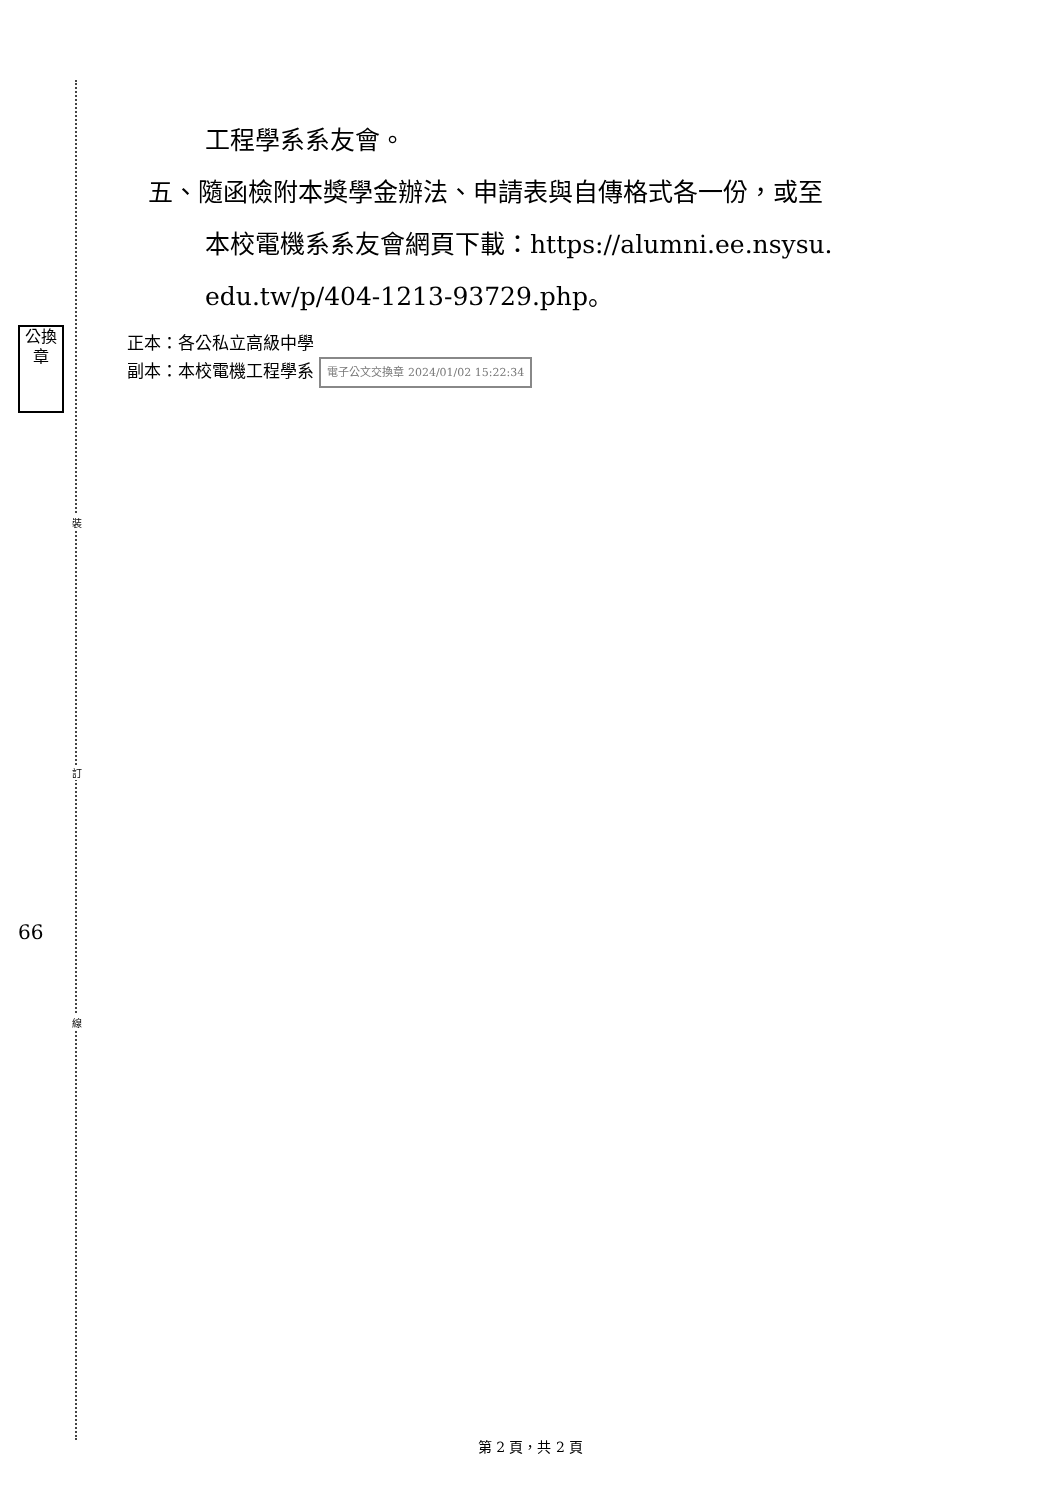裝
訂
線
公換章
66
工程學系系友會。
五、隨函檢附本獎學金辦法、申請表與自傳格式各一份，或至
本校電機系系友會網頁下載：https://alumni.ee.nsysu.
edu.tw/p/404-1213-93729.php。
正本：各公私立高級中學
副本：本校電機工程學系 電子公文交換章 2024/01/02 15:22:34
第 2 頁，共 2 頁